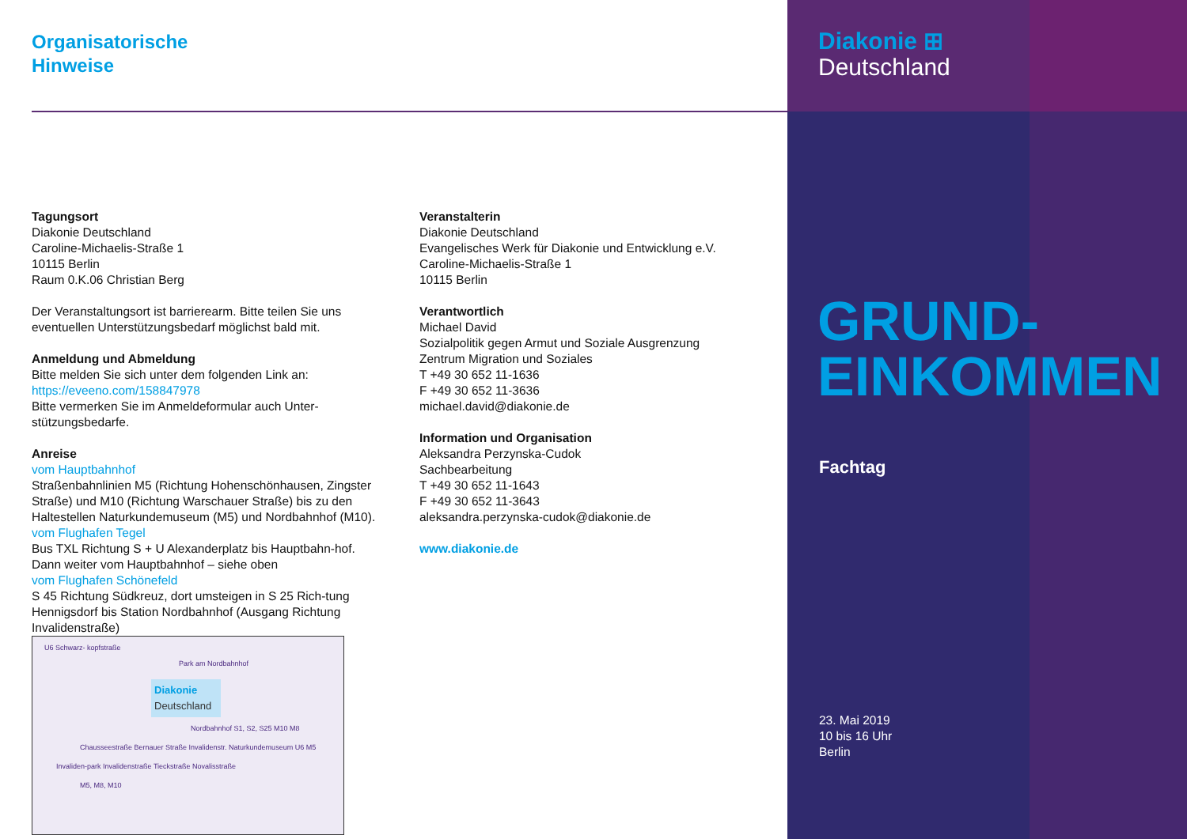Organisatorische
Hinweise
Tagungsort
Diakonie Deutschland
Caroline-Michaelis-Straße 1
10115 Berlin
Raum 0.K.06 Christian Berg
Der Veranstaltungsort ist barrierearm. Bitte teilen Sie uns eventuellen Unterstützungsbedarf möglichst bald mit.
Anmeldung und Abmeldung
Bitte melden Sie sich unter dem folgenden Link an:
https://eveeno.com/158847978
Bitte vermerken Sie im Anmeldeformular auch Unter-stützungsbedarfe.
Anreise
vom Hauptbahnhof
Straßenbahnlinien M5 (Richtung Hohenschönhausen, Zingster Straße) und M10 (Richtung Warschauer Straße) bis zu den Haltestellen Naturkundemuseum (M5) und Nordbahnhof (M10).
vom Flughafen Tegel
Bus TXL Richtung S + U Alexanderplatz bis Hauptbahn-hof. Dann weiter vom Hauptbahnhof – siehe oben
vom Flughafen Schönefeld
S 45 Richtung Südkreuz, dort umsteigen in S 25 Rich-tung Hennigsdorf bis Station Nordbahnhof (Ausgang Richtung Invalidenstraße)
U6 Schwarz- kopfstraße
Park am Nordbahnhof
Diakonie Deutschland
Nordbahnhof S1, S2, S25 M10 M8
Chausseestraße Bernauer Straße Invalidenstr. Naturkundemuseum U6 M5
Invaliden-park Invalidenstraße Tieckstraße Novalisstraße
M5, M8, M10
Veranstalterin
Diakonie Deutschland
Evangelisches Werk für Diakonie und Entwicklung e.V.
Caroline-Michaelis-Straße 1
10115 Berlin
Verantwortlich
Michael David
Sozialpolitik gegen Armut und Soziale Ausgrenzung
Zentrum Migration und Soziales
T +49 30 652 11-1636
F +49 30 652 11-3636
michael.david@diakonie.de
Information und Organisation
Aleksandra Perzynska-Cudok
Sachbearbeitung
T +49 30 652 11-1643
F +49 30 652 11-3643
aleksandra.perzynska-cudok@diakonie.de
www.diakonie.de
Diakonie ⊞
Deutschland
GRUND-
EINKOMMEN
Fachtag
23. Mai 2019
10 bis 16 Uhr
Berlin